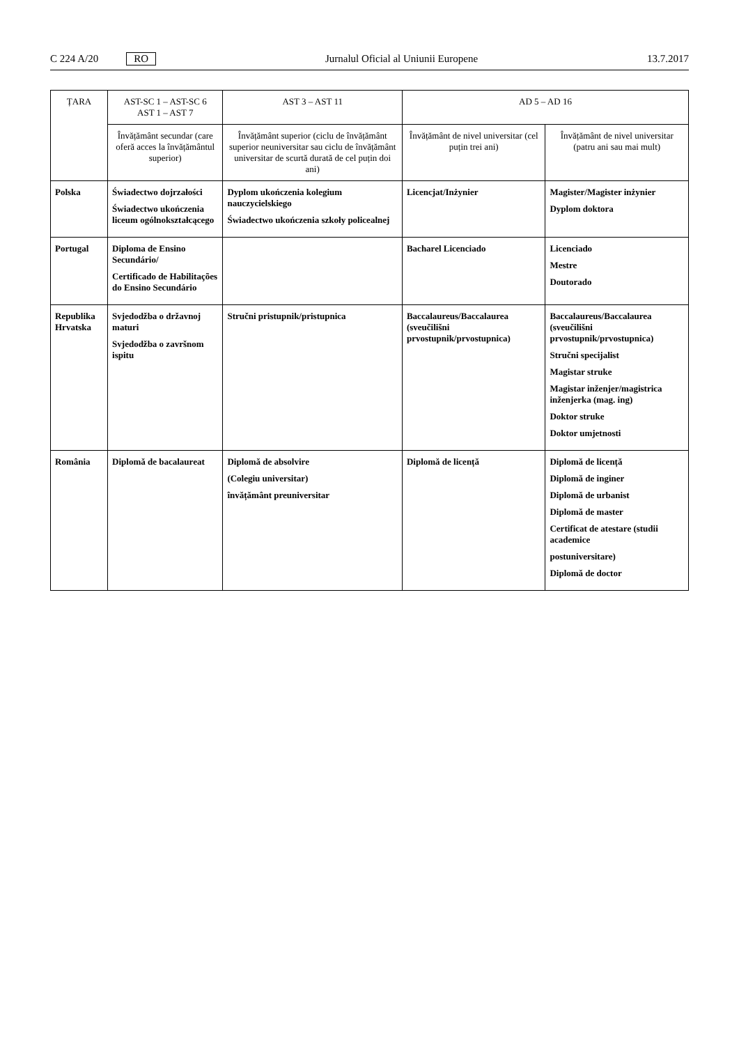C 224 A/20 RO
Jurnalul Oficial al Uniunii Europene 13.7.2017
| ȚARA | AST-SC 1 – AST-SC 6 AST 1 – AST 7 | AST 3 – AST 11 | AD 5 – AD 16 | |
| --- | --- | --- | --- | --- |
| | Învățământ secundar (care oferă acces la învățământul superior) | Învățământ superior (ciclu de învățământ superior neuniversitar sau ciclu de învățământ universitar de scurtă durată de cel puțin doi ani) | Învățământ de nivel universitar (cel puțin trei ani) | Învățământ de nivel universitar (patru ani sau mai mult) |
| Polska | Świadectwo dojrzałości Świadectwo ukończenia liceum ogólnokształcącego | Dyplom ukończenia kolegium nauczycielskiego Świadectwo ukończenia szkoły policealnej | Licencjat/Inżynier | Magister/Magister inżynier Dyplom doktora |
| Portugal | Diploma de Ensino Secundário/ Certificado de Habilitações do Ensino Secundário | | Bacharel Licenciado | Licenciado Mestre Doutorado |
| Republika Hrvatska | Svjedodžba o državnoj maturi Svjedodžba o završnom ispitu | Stručni pristupnik/pristupnica | Baccalaureus/Baccalaurea (sveučilišni prvostupnik/prvostupnica) | Baccalaureus/Baccalaurea (sveučilišni prvostupnik/prvostupnica) Stručni specijalist Magistar struke Magistar inženjer/magistrica inženjerka (mag. ing) Doktor struke Doktor umjetnosti |
| România | Diplomă de bacalaureat | Diplomă de absolvire (Colegiu universitar) învățământ preuniversitar | Diplomă de licență | Diplomă de licență Diplomă de inginer Diplomă de urbanist Diplomă de master Certificat de atestare (studii academice postuniversitare) Diplomă de doctor |